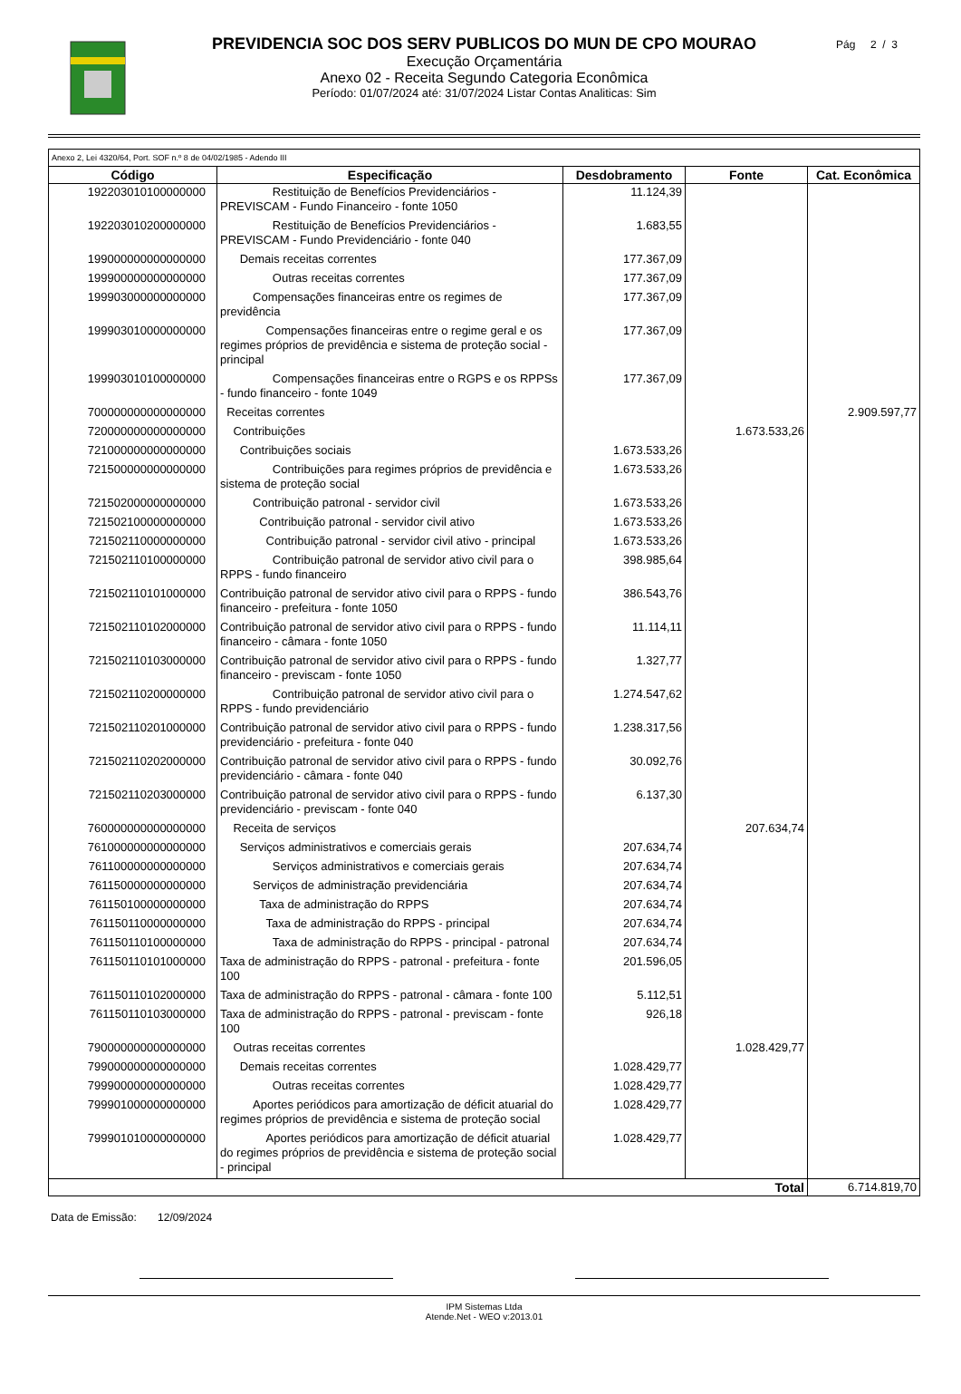PREVIDENCIA SOC DOS SERV PUBLICOS DO MUN DE CPO MOURAO
Execução Orçamentária
Anexo 02 - Receita Segundo Categoria Econômica
Período: 01/07/2024 até: 31/07/2024 Listar Contas Analiticas: Sim
Pág 2 / 3
| Anexo 2, Lei 4320/64, Port. SOF n.º 8 de 04/02/1985 - Adendo III | | | | |
| Código | Especificação | Desdobramento | Fonte | Cat. Econômica |
| 192203010100000000 | Restituição de Benefícios Previdenciários - PREVISCAM - Fundo Financeiro - fonte 1050 | 11.124,39 | | |
| 192203010200000000 | Restituição de Benefícios Previdenciários - PREVISCAM - Fundo Previdenciário - fonte 040 | 1.683,55 | | |
| 199000000000000000 | Demais receitas correntes | 177.367,09 | | |
| 199900000000000000 | Outras receitas correntes | 177.367,09 | | |
| 199903000000000000 | Compensações financeiras entre os regimes de previdência | 177.367,09 | | |
| 199903010000000000 | Compensações financeiras entre o regime geral e os regimes próprios de previdência e sistema de proteção social - principal | 177.367,09 | | |
| 199903010100000000 | Compensações financeiras entre o RGPS e os RPPSs - fundo financeiro - fonte 1049 | 177.367,09 | | |
| 700000000000000000 | Receitas correntes | | | 2.909.597,77 |
| 720000000000000000 | Contribuições | | 1.673.533,26 | |
| 721000000000000000 | Contribuições sociais | 1.673.533,26 | | |
| 721500000000000000 | Contribuições para regimes próprios de previdência e sistema de proteção social | 1.673.533,26 | | |
| 721502000000000000 | Contribuição patronal - servidor civil | 1.673.533,26 | | |
| 721502100000000000 | Contribuição patronal - servidor civil ativo | 1.673.533,26 | | |
| 721502110000000000 | Contribuição patronal - servidor civil ativo - principal | 1.673.533,26 | | |
| 721502110100000000 | Contribuição patronal de servidor ativo civil para o RPPS - fundo financeiro | 398.985,64 | | |
| 721502110101000000 | Contribuição patronal de servidor ativo civil para o RPPS - fundo financeiro - prefeitura - fonte 1050 | 386.543,76 | | |
| 721502110102000000 | Contribuição patronal de servidor ativo civil para o RPPS - fundo financeiro - câmara - fonte 1050 | 11.114,11 | | |
| 721502110103000000 | Contribuição patronal de servidor ativo civil para o RPPS - fundo financeiro - previscam - fonte 1050 | 1.327,77 | | |
| 721502110200000000 | Contribuição patronal de servidor ativo civil para o RPPS - fundo previdenciário | 1.274.547,62 | | |
| 721502110201000000 | Contribuição patronal de servidor ativo civil para o RPPS - fundo previdenciário - prefeitura - fonte 040 | 1.238.317,56 | | |
| 721502110202000000 | Contribuição patronal de servidor ativo civil para o RPPS - fundo previdenciário - câmara - fonte 040 | 30.092,76 | | |
| 721502110203000000 | Contribuição patronal de servidor ativo civil para o RPPS - fundo previdenciário - previscam - fonte 040 | 6.137,30 | | |
| 760000000000000000 | Receita de serviços | | 207.634,74 | |
| 761000000000000000 | Serviços administrativos e comerciais gerais | 207.634,74 | | |
| 761100000000000000 | Serviços administrativos e comerciais gerais | 207.634,74 | | |
| 761150000000000000 | Serviços de administração previdenciária | 207.634,74 | | |
| 761150100000000000 | Taxa de administração do RPPS | 207.634,74 | | |
| 761150110000000000 | Taxa de administração do RPPS - principal | 207.634,74 | | |
| 761150110100000000 | Taxa de administração do RPPS - principal - patronal | 207.634,74 | | |
| 761150110101000000 | Taxa de administração do RPPS - patronal - prefeitura - fonte 100 | 201.596,05 | | |
| 761150110102000000 | Taxa de administração do RPPS - patronal - câmara - fonte 100 | 5.112,51 | | |
| 761150110103000000 | Taxa de administração do RPPS - patronal - previscam - fonte 100 | 926,18 | | |
| 790000000000000000 | Outras receitas correntes | | 1.028.429,77 | |
| 799000000000000000 | Demais receitas correntes | 1.028.429,77 | | |
| 799900000000000000 | Outras receitas correntes | 1.028.429,77 | | |
| 799901000000000000 | Aportes periódicos para amortização de déficit atuarial do regimes próprios de previdência e sistema de proteção social | 1.028.429,77 | | |
| 799901010000000000 | Aportes periódicos para amortização de déficit atuarial do regimes próprios de previdência e sistema de proteção social - principal | 1.028.429,77 | | |
| Total | | | | 6.714.819,70 |
Data de Emissão: 12/09/2024
IPM Sistemas Ltda
Atende.Net - WEO v:2013.01